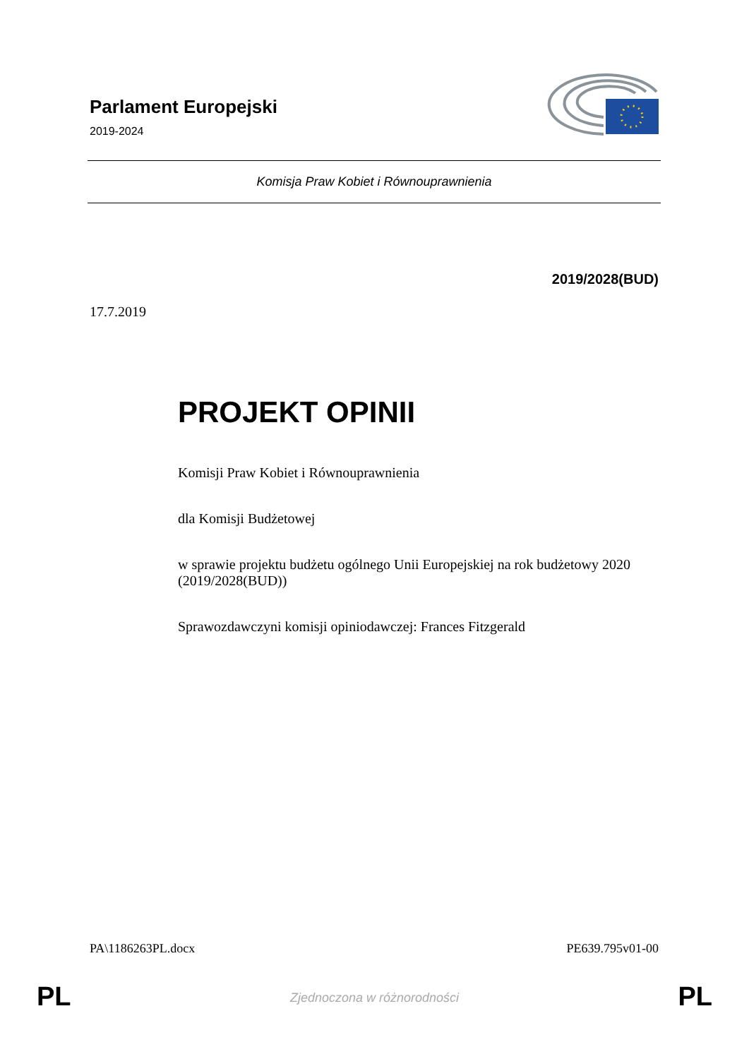Parlament Europejski
2019-2024
Komisja Praw Kobiet i Równouprawnienia
2019/2028(BUD)
17.7.2019
PROJEKT OPINII
Komisji Praw Kobiet i Równouprawnienia
dla Komisji Budżetowej
w sprawie projektu budżetu ogólnego Unii Europejskiej na rok budżetowy 2020
(2019/2028(BUD))
Sprawozdawczyni komisji opiniodawczej: Frances Fitzgerald
PA\1186263PL.docx PE639.795v01-00
PL
Zjednoczona w różnorodności PL